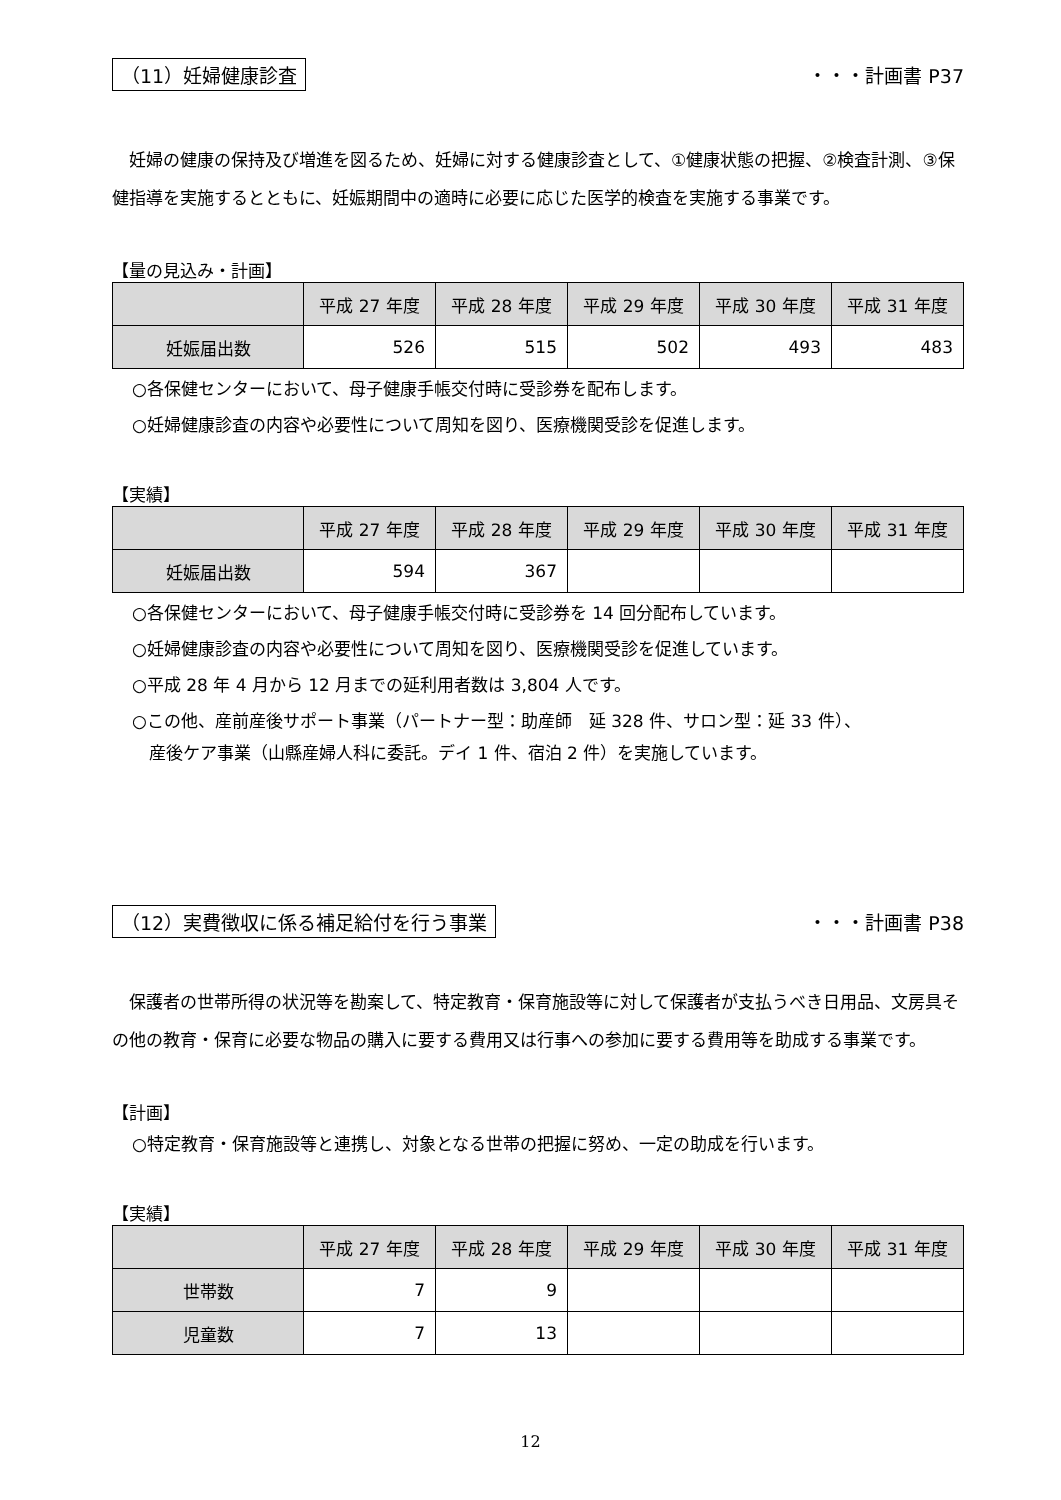（11）妊婦健康診査 ・・・計画書 P37
妊婦の健康の保持及び増進を図るため、妊婦に対する健康診査として、①健康状態の把握、②検査計測、③保健指導を実施するとともに、妊娠期間中の適時に必要に応じた医学的検査を実施する事業です。
【量の見込み・計画】
| | 平成 27 年度 | 平成 28 年度 | 平成 29 年度 | 平成 30 年度 | 平成 31 年度 |
| --- | --- | --- | --- | --- | --- |
| 妊娠届出数 | 526 | 515 | 502 | 493 | 483 |
○各保健センターにおいて、母子健康手帳交付時に受診券を配布します。
○妊婦健康診査の内容や必要性について周知を図り、医療機関受診を促進します。
【実績】
| | 平成 27 年度 | 平成 28 年度 | 平成 29 年度 | 平成 30 年度 | 平成 31 年度 |
| --- | --- | --- | --- | --- | --- |
| 妊娠届出数 | 594 | 367 | | | |
○各保健センターにおいて、母子健康手帳交付時に受診券を 14 回分配布しています。
○妊婦健康診査の内容や必要性について周知を図り、医療機関受診を促進しています。
○平成 28 年 4 月から 12 月までの延利用者数は 3,804 人です。
○この他、産前産後サポート事業（パートナー型：助産師　延 328 件、サロン型：延 33 件）、
　産後ケア事業（山縣産婦人科に委託。デイ 1 件、宿泊 2 件）を実施しています。
（12）実費徴収に係る補足給付を行う事業 ・・・計画書 P38
保護者の世帯所得の状況等を勘案して、特定教育・保育施設等に対して保護者が支払うべき日用品、文房具その他の教育・保育に必要な物品の購入に要する費用又は行事への参加に要する費用等を助成する事業です。
【計画】
○特定教育・保育施設等と連携し、対象となる世帯の把握に努め、一定の助成を行います。
【実績】
| | 平成 27 年度 | 平成 28 年度 | 平成 29 年度 | 平成 30 年度 | 平成 31 年度 |
| --- | --- | --- | --- | --- | --- |
| 世帯数 | 7 | 9 | | | |
| 児童数 | 7 | 13 | | | |
12